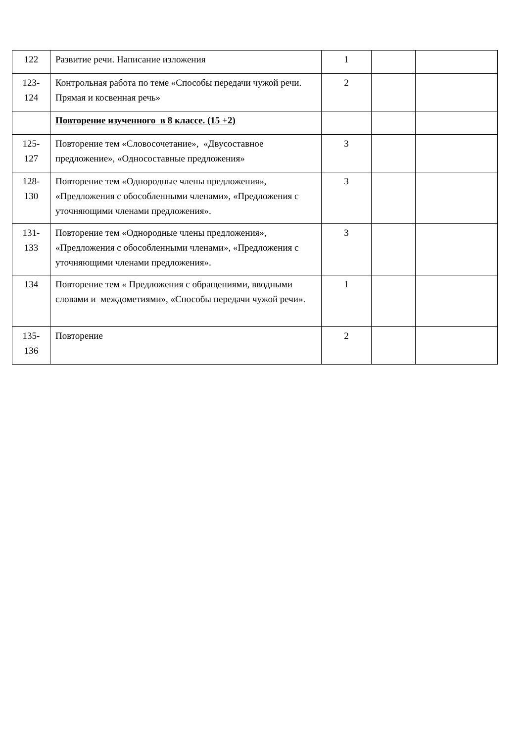| 122 | Развитие речи. Написание изложения | 1 | | |
| 123- 124 | Контрольная работа по теме «Способы передачи чужой речи. Прямая и косвенная речь» | 2 | | |
| | Повторение изученного в 8 классе. (15 +2) | | | |
| 125- 127 | Повторение тем «Словосочетание», «Двусоставное предложение», «Односоставные предложения» | 3 | | |
| 128- 130 | Повторение тем «Однородные члены предложения», «Предложения с обособленными членами», «Предложения с уточняющими членами предложения». | 3 | | |
| 131- 133 | Повторение тем «Однородные члены предложения», «Предложения с обособленными членами», «Предложения с уточняющими членами предложения». | 3 | | |
| 134 | Повторение тем « Предложения с обращениями, вводными словами и междометиями», «Способы передачи чужой речи». | 1 | | |
| 135- 136 | Повторение | 2 | | |